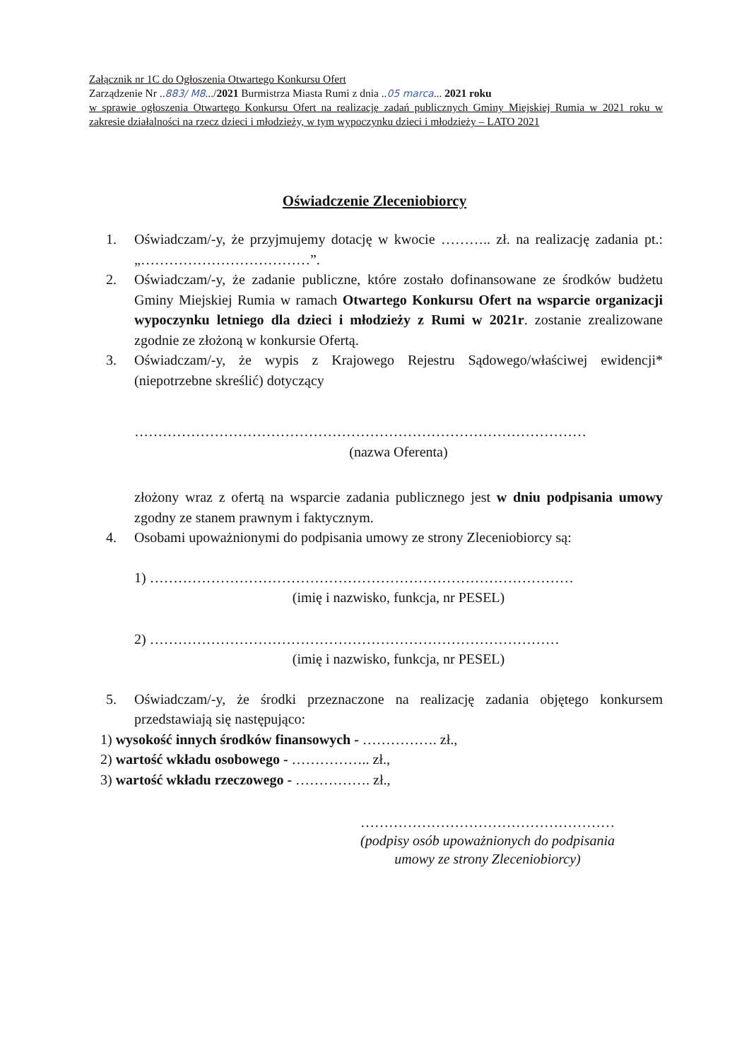Załącznik nr 1C do Ogłoszenia Otwartego Konkursu Ofert
Zarządzenie Nr ..883/ M8.../2021 Burmistrza Miasta Rumi z dnia ..05 marca... 2021 roku
w sprawie ogłoszenia Otwartego Konkursu Ofert na realizację zadań publicznych Gminy Miejskiej Rumia w 2021 roku w zakresie działalności na rzecz dzieci i młodzieży, w tym wypoczynku dzieci i młodzieży – LATO 2021
Oświadczenie Zleceniobiorcy
1. Oświadczam/-y, że przyjmujemy dotację w kwocie ……….. zł. na realizację zadania pt.: „………………………………”.
2. Oświadczam/-y, że zadanie publiczne, które zostało dofinansowane ze środków budżetu Gminy Miejskiej Rumia w ramach Otwartego Konkursu Ofert na wsparcie organizacji wypoczynku letniego dla dzieci i młodzieży z Rumi w 2021r. zostanie zrealizowane zgodnie ze złożoną w konkursie Ofertą.
3. Oświadczam/-y, że wypis z Krajowego Rejestru Sądowego/właściwej ewidencji* (niepotrzebne skreślić) dotyczący
……………………………………………………………………………………
(nazwa Oferenta)
złożony wraz z ofertą na wsparcie zadania publicznego jest w dniu podpisania umowy zgodny ze stanem prawnym i faktycznym.
4. Osobami upoważnionymi do podpisania umowy ze strony Zleceniobiorcy są:
1) ………………………………………………………………………………
(imię i nazwisko, funkcja, nr PESEL)
2) ……………………………………………………………………………
(imię i nazwisko, funkcja, nr PESEL)
5. Oświadczam/-y, że środki przeznaczone na realizację zadania objętego konkursem przedstawiają się następująco:
1) wysokość innych środków finansowych - ……………. zł.,
2) wartość wkładu osobowego - …………….. zł.,
3) wartość wkładu rzeczowego - ……………. zł.,
………………………………………………
(podpisy osób upoważnionych do podpisania umowy ze strony Zleceniobiorcy)